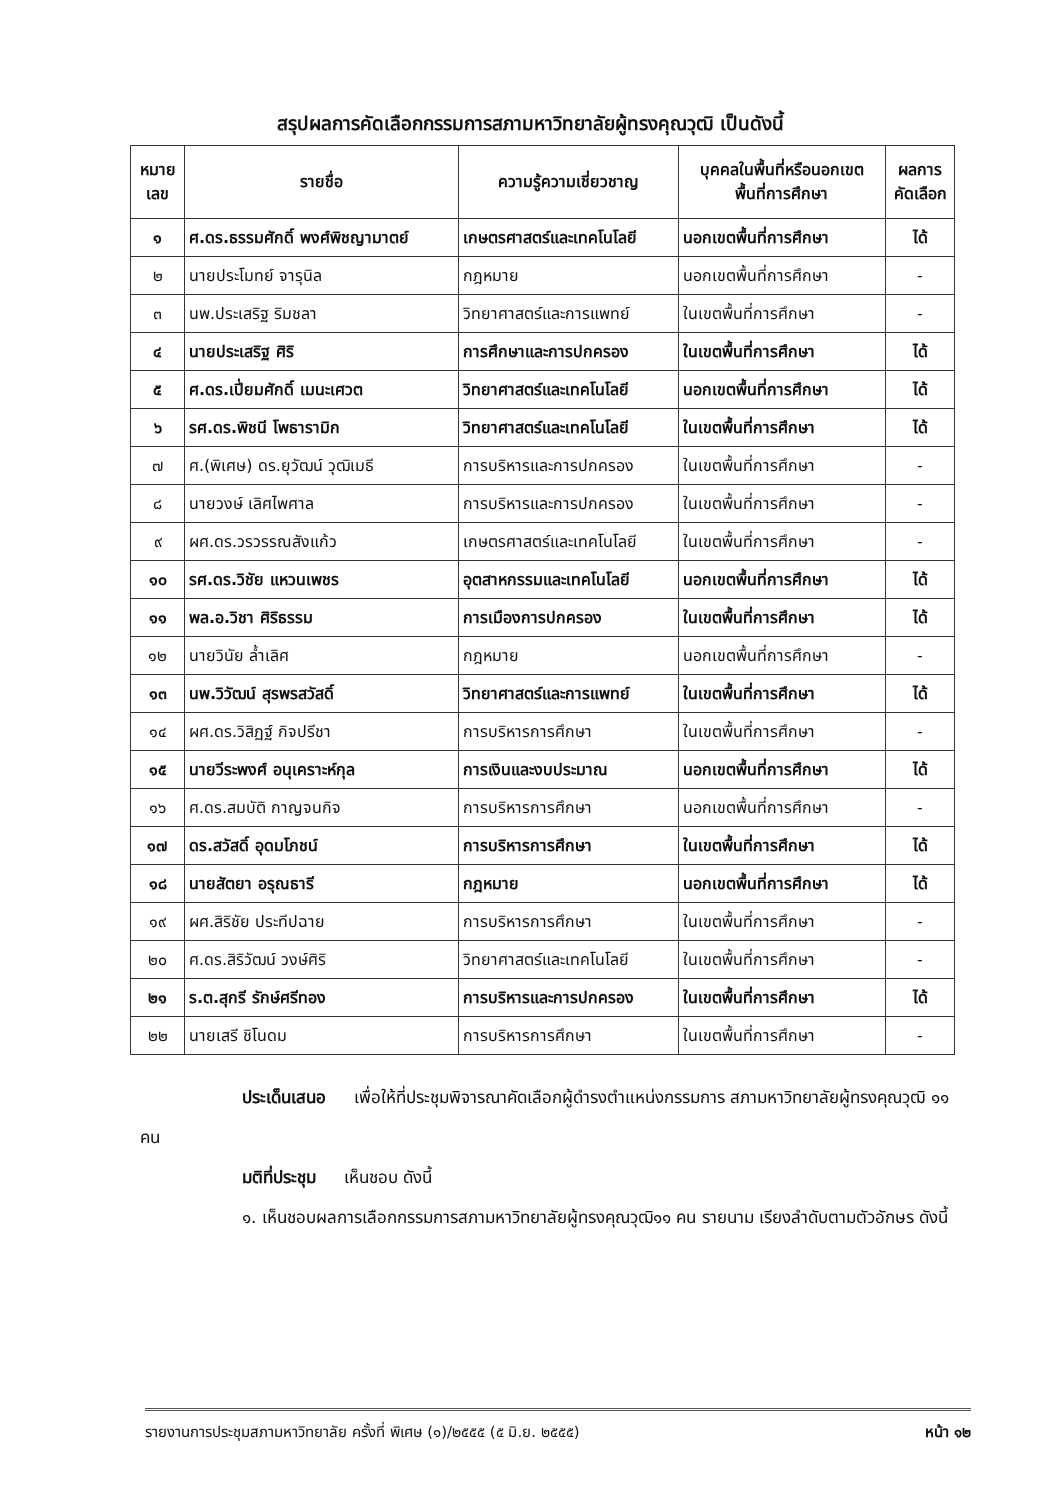สรุปผลการคัดเลือกกรรมการสภามหาวิทยาลัยผู้ทรงคุณวุฒิ เป็นดังนี้
| หมาย เลข | รายชื่อ | ความรู้ความเชี่ยวชาญ | บุคคลในพื้นที่หรือนอกเขต พื้นที่การศึกษา | ผลการ คัดเลือก |
| --- | --- | --- | --- | --- |
| ๑ | ศ.ดร.ธรรมศักดิ์ พงศ์พิชญามาตย์ | เกษตรศาสตร์และเทคโนโลยี | นอกเขตพื้นที่การศึกษา | ได้ |
| ๒ | นายประโมทย์ จารุนิล | กฎหมาย | นอกเขตพื้นที่การศึกษา | - |
| ๓ | นพ.ประเสริฐ ริมชลา | วิทยาศาสตร์และการแพทย์ | ในเขตพื้นที่การศึกษา | - |
| ๔ | นายประเสริฐ ศิริ | การศึกษาและการปกครอง | ในเขตพื้นที่การศึกษา | ได้ |
| ๕ | ศ.ดร.เปี่ยมศักดิ์ เมนะเศวต | วิทยาศาสตร์และเทคโนโลยี | นอกเขตพื้นที่การศึกษา | ได้ |
| ๖ | รศ.ดร.พิชนี โพธารามิก | วิทยาศาสตร์และเทคโนโลยี | ในเขตพื้นที่การศึกษา | ได้ |
| ๗ | ศ.(พิเศษ) ดร.ยุวัฒน์ วุฒิเมธี | การบริหารและการปกครอง | ในเขตพื้นที่การศึกษา | - |
| ๘ | นายวงษ์ เลิศไพศาล | การบริหารและการปกครอง | ในเขตพื้นที่การศึกษา | - |
| ๙ | ผศ.ดร.วรวรรณสังแก้ว | เกษตรศาสตร์และเทคโนโลยี | ในเขตพื้นที่การศึกษา | - |
| ๑๐ | รศ.ดร.วิชัย แหวนเพชร | อุตสาหกรรมและเทคโนโลยี | นอกเขตพื้นที่การศึกษา | ได้ |
| ๑๑ | พล.อ.วิชา ศิริธรรม | การเมืองการปกครอง | ในเขตพื้นที่การศึกษา | ได้ |
| ๑๒ | นายวินัย ล้ำเลิศ | กฎหมาย | นอกเขตพื้นที่การศึกษา | - |
| ๑๓ | นพ.วิวัฒน์ สุรพรสวัสดิ์ | วิทยาศาสตร์และการแพทย์ | ในเขตพื้นที่การศึกษา | ได้ |
| ๑๔ | ผศ.ดร.วิสิฏฐ์ กิจปรีชา | การบริหารการศึกษา | ในเขตพื้นที่การศึกษา | - |
| ๑๕ | นายวีระพงศ์ อนุเคราะห์กุล | การเงินและงบประมาณ | นอกเขตพื้นที่การศึกษา | ได้ |
| ๑๖ | ศ.ดร.สมบัติ กาญจนกิจ | การบริหารการศึกษา | นอกเขตพื้นที่การศึกษา | - |
| ๑๗ | ดร.สวัสดิ์ อุดมโภชน์ | การบริหารการศึกษา | ในเขตพื้นที่การศึกษา | ได้ |
| ๑๘ | นายสัตยา อรุณธารี | กฎหมาย | นอกเขตพื้นที่การศึกษา | ได้ |
| ๑๙ | ผศ.สิริชัย ประทีปฉาย | การบริหารการศึกษา | ในเขตพื้นที่การศึกษา | - |
| ๒๐ | ศ.ดร.สิริวัฒน์ วงษ์ศิริ | วิทยาศาสตร์และเทคโนโลยี | ในเขตพื้นที่การศึกษา | - |
| ๒๑ | ร.ต.สุกรี รักษ์ศรีทอง | การบริหารและการปกครอง | ในเขตพื้นที่การศึกษา | ได้ |
| ๒๒ | นายเสรี ชิโนดม | การบริหารการศึกษา | ในเขตพื้นที่การศึกษา | - |
      ประเด็นเสนอ   เพื่อให้ที่ประชุมพิจารณาคัดเลือกผู้ดำรงตำแหน่งกรรมการ สภามหาวิทยาลัยผู้ทรงคุณวุฒิ ๑๑ คน
      มติที่ประชุม   เห็นชอบ ดังนี้
      ๑. เห็นชอบผลการเลือกกรรมการสภามหาวิทยาลัยผู้ทรงคุณวุฒิ๑๑ คน รายนาม เรียงลำดับตามตัวอักษร ดังนี้
รายงานการประชุมสภามหาวิทยาลัย ครั้งที่ พิเศษ (๑)/๒๕๕๕ (๕ มิ.ย. ๒๕๕๕) หน้า ๑๒